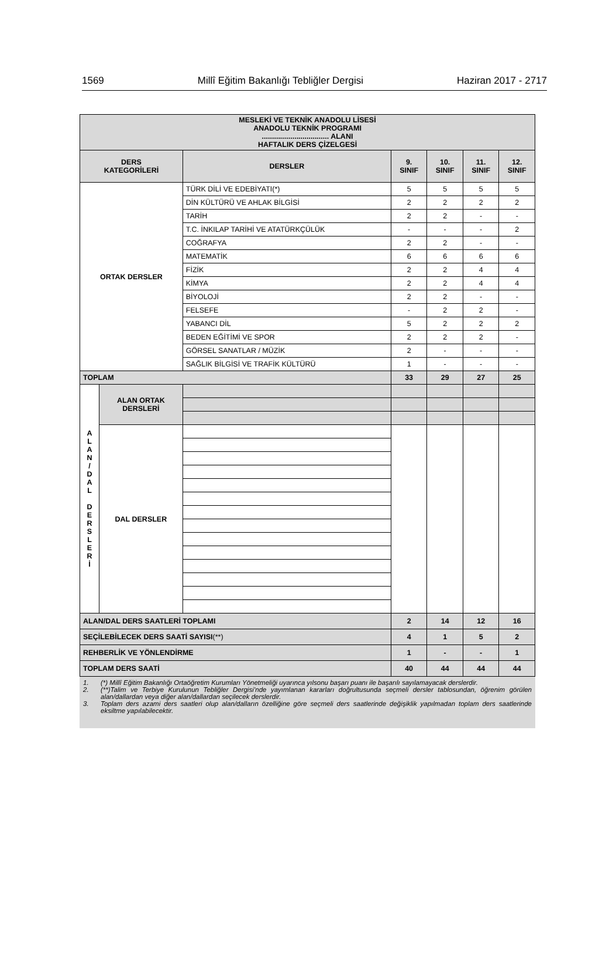1569 Millî Eğitim Bakanlığı Tebliğler Dergisi Haziran 2017 - 2717
| MESLEKİ VE TEKNİK ANADOLU LİSESİ ANADOLU TEKNİK PROGRAMI ................................. ALANI HAFTALIK DERS ÇİZELGESİ | | | | | | |
| --- | --- | --- | --- | --- | --- | --- |
| DERS KATEGORİLERİ | | DERSLER | 9. SINIF | 10. SINIF | 11. SINIF | 12. SINIF |
| ORTAK DERSLER | | TÜRK DİLİ VE EDEBİYATI(*) | 5 | 5 | 5 | 5 |
| | | DİN KÜLTÜRÜ VE AHLAK BİLGİSİ | 2 | 2 | 2 | 2 |
| | | TARİH | 2 | 2 | - | - |
| | | T.C. İNKILAP TARİHİ VE ATATÜRKÇÜLÜK | - | - | - | 2 |
| | | COĞRAFYA | 2 | 2 | - | - |
| | | MATEMATİK | 6 | 6 | 6 | 6 |
| | | FİZİK | 2 | 2 | 4 | 4 |
| | | KİMYA | 2 | 2 | 4 | 4 |
| | | BİYOLOJİ | 2 | 2 | - | - |
| | | FELSEFE | - | 2 | 2 | - |
| | | YABANCI DİL | 5 | 2 | 2 | 2 |
| | | BEDEN EĞİTİMİ VE SPOR | 2 | 2 | 2 | - |
| | | GÖRSEL SANATLAR / MÜZİK | 2 | - | - | - |
| | | SAĞLIK BİLGİSİ VE TRAFİK KÜLTÜRÜ | 1 | - | - | - |
| TOPLAM | | | 33 | 29 | 27 | 25 |
| A L A N / D A L D E R S L E R İ | ALAN ORTAK DERSLERİ | | | | | |
| | DAL DERSLER | | | | | |
| ALAN/DAL DERS SAATLERİ TOPLAMI | | | 2 | 14 | 12 | 16 |
| SEÇİLEBİLECEK DERS SAATİ SAYISI (**) | | | 4 | 1 | 5 | 2 |
| REHBERLİK VE YÖNLENDİRME | | | 1 | - | - | 1 |
| TOPLAM DERS SAATİ | | | 40 | 44 | 44 | 44 |
1. (*) Millî Eğitim Bakanlığı Ortaöğretim Kurumları Yönetmeliği uyarınca yılsonu başarı puanı ile başarılı sayılamayacak derslerdir.
2. (**)Talim ve Terbiye Kurulunun Tebliğler Dergisi’nde yayımlanan kararları doğrultusunda seçmeli dersler tablosundan, öğrenim görülen alan/dallardan veya diğer alan/dallardan seçilecek derslerdir.
3. Toplam ders azami ders saatleri olup alan/dalların özelliğine göre seçmeli ders saatlerinde değişiklik yapılmadan toplam ders saatlerinde eksiltme yapılabilecektir.